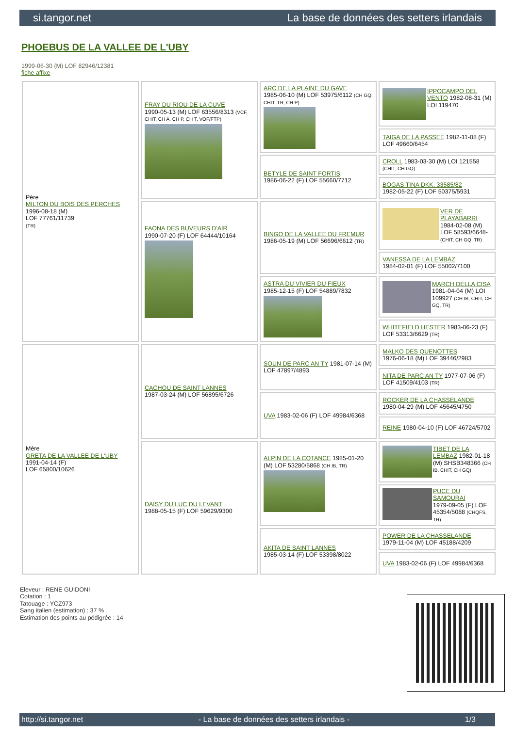si.tangor.net La base de données des setters irlandais
PHOEBUS DE LA VALLEE DE L'UBY
1999-06-30 (M) LOF 82946/12381
fiche affixe
| Père MILTON DU BOIS DES PERCHES 1996-08-18 (M) LOF 77761/11739 (TR) | FRAY DU RIOU DE LA CUVE 1990-05-13 (M) LOF 63556/8313 (VCF, CHIT, CH A, CH P, CH T, VOF/FTP) | ARC DE LA PLAINE DU GAVE 1985-06-10 (M) LOF 53975/6112 (CH GQ, CHIT, TR, CH P) | IPPOCAMPO DEL VENTO 1982-08-31 (M) LOI 119470 |
| | | | TAIGA DE LA PASSEE 1982-11-08 (F) LOF 49660/6454 |
| | | BETYLE DE SAINT FORTIS 1986-06-22 (F) LOF 55660/7712 | CROLL 1983-03-30 (M) LOI 121558 (CHIT, CH GQ) |
| | | | BOGAS TINA DKK. 33585/82 1982-05-22 (F) LOF 50375/5931 |
| | FAONA DES BUVEURS D'AIR 1990-07-20 (F) LOF 64444/10164 | BINGO DE LA VALLEE DU FREMUR 1986-05-19 (M) LOF 56696/6612 (TR) | VER DE PLAYABARRI 1984-02-08 (M) LOF 58593/6648- (CHIT, CH GQ, TR) |
| | | | VANESSA DE LA LEMBAZ 1984-02-01 (F) LOF 55002/7100 |
| | | ASTRA DU VIVIER DU FIEUX 1985-12-15 (F) LOF 54889/7832 | MARCH DELLA CISA 1981-04-04 (M) LOI 109927 (CH IB, CHIT, CH GQ, TR) |
| | | | WHITEFIELD HESTER 1983-06-23 (F) LOF 53313/6629 (TR) |
| Mère GRETA DE LA VALLEE DE L'UBY 1991-04-14 (F) LOF 65800/10626 | CACHOU DE SAINT LANNES 1987-03-24 (M) LOF 56895/6726 | SOUN DE PARC AN TY 1981-07-14 (M) LOF 47897/4893 | MALKO DES QUENOTTES 1976-06-18 (M) LOF 39446/2983 |
| | | | NITA DE PARC AN TY 1977-07-06 (F) LOF 41509/4103 (TR) |
| | | UVA 1983-02-06 (F) LOF 49984/6368 | ROCKER DE LA CHASSELANDE 1980-04-29 (M) LOF 45645/4750 |
| | | | REINE 1980-04-10 (F) LOF 46724/5702 |
| | DAISY DU LUC DU LEVANT 1988-05-15 (F) LOF 59629/9300 | ALPIN DE LA COTANCE 1985-01-20 (M) LOF 53280/5868 (CH IB, TR) | TIBET DE LA LEMBAZ 1982-01-18 (M) SHSB348366 (CH IB, CHIT, CH GQ) |
| | | | PUCE DU SAMOURAI 1979-09-05 (F) LOF 45354/5088 (CHQFS, TR) |
| | | AKITA DE SAINT LANNES 1985-03-14 (F) LOF 53398/8022 | POWER DE LA CHASSELANDE 1979-11-04 (M) LOF 45188/4209 |
| | | | UVA 1983-02-06 (F) LOF 49984/6368 |
Eleveur : RENE GUIDONI
Cotation : 1
Tatouage : YCZ973
Sang italien (estimation) : 37 %
Estimation des points au pédigrée : 14
http://si.tangor.net - La base de données des setters irlandais - 1/3